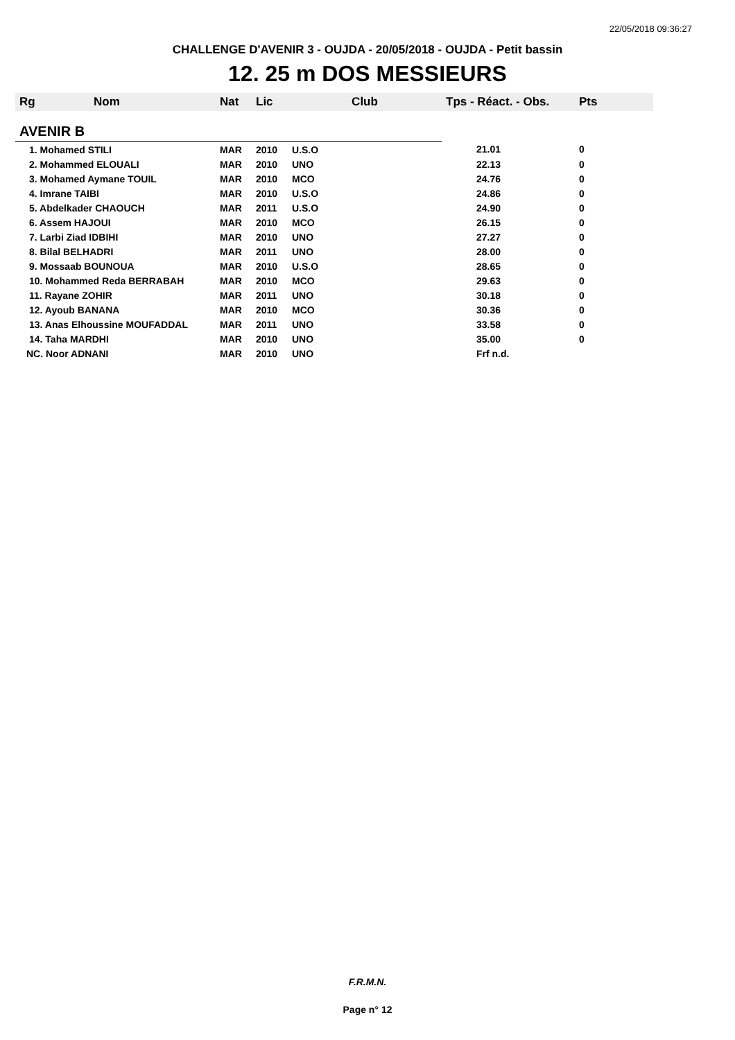22/05/2018 09:36:27
CHALLENGE D'AVENIR 3 - OUJDA - 20/05/2018 - OUJDA - Petit bassin
12. 25 m DOS MESSIEURS
| Rg | Nom | Nat | Lic | Club | Tps - Réact. - Obs. | Pts |
| --- | --- | --- | --- | --- | --- | --- |
| AVENIR B | | | | | | |
| 1. Mohamed STILI | | MAR | 2010 | U.S.O | 21.01 | 0 |
| 2. Mohammed ELOUALI | | MAR | 2010 | UNO | 22.13 | 0 |
| 3. Mohamed Aymane TOUIL | | MAR | 2010 | MCO | 24.76 | 0 |
| 4. Imrane TAIBI | | MAR | 2010 | U.S.O | 24.86 | 0 |
| 5. Abdelkader CHAOUCH | | MAR | 2011 | U.S.O | 24.90 | 0 |
| 6. Assem HAJOUI | | MAR | 2010 | MCO | 26.15 | 0 |
| 7. Larbi Ziad IDBIHI | | MAR | 2010 | UNO | 27.27 | 0 |
| 8. Bilal BELHADRI | | MAR | 2011 | UNO | 28.00 | 0 |
| 9. Mossaab BOUNOUA | | MAR | 2010 | U.S.O | 28.65 | 0 |
| 10. Mohammed Reda BERRABAH | | MAR | 2010 | MCO | 29.63 | 0 |
| 11. Rayane ZOHIR | | MAR | 2011 | UNO | 30.18 | 0 |
| 12. Ayoub BANANA | | MAR | 2010 | MCO | 30.36 | 0 |
| 13. Anas Elhoussine MOUFADDAL | | MAR | 2011 | UNO | 33.58 | 0 |
| 14. Taha MARDHI | | MAR | 2010 | UNO | 35.00 | 0 |
| NC. Noor ADNANI | | MAR | 2010 | UNO | Frf n.d. | |
F.R.M.N.
Page n° 12